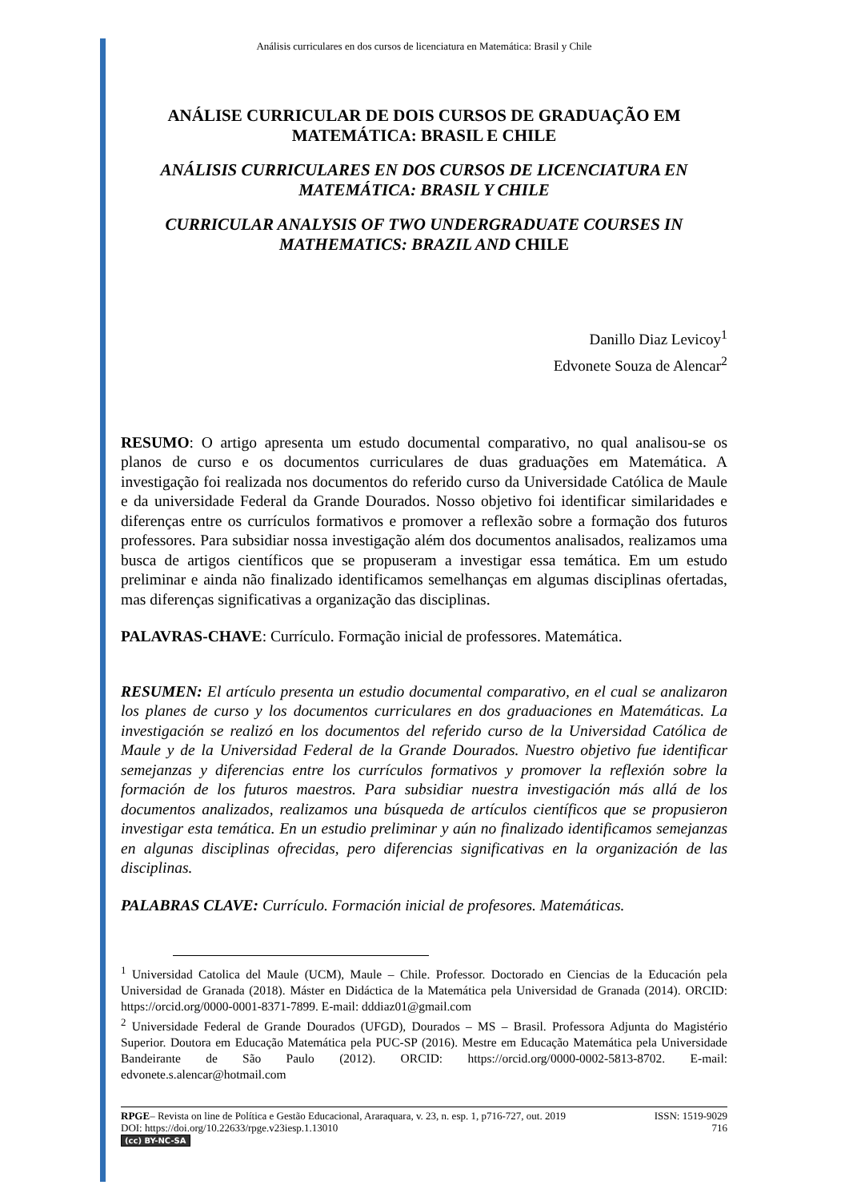Análisis curriculares en dos cursos de licenciatura en Matemática: Brasil y Chile
ANÁLISE CURRICULAR DE DOIS CURSOS DE GRADUAÇÃO EM MATEMÁTICA: BRASIL E CHILE
ANÁLISIS CURRICULARES EN DOS CURSOS DE LICENCIATURA EN MATEMÁTICA: BRASIL Y CHILE
CURRICULAR ANALYSIS OF TWO UNDERGRADUATE COURSES IN MATHEMATICS: BRAZIL AND CHILE
Danillo Diaz Levicoy<sup>1</sup>
Edvonete Souza de Alencar<sup>2</sup>
RESUMO: O artigo apresenta um estudo documental comparativo, no qual analisou-se os planos de curso e os documentos curriculares de duas graduações em Matemática. A investigação foi realizada nos documentos do referido curso da Universidade Católica de Maule e da universidade Federal da Grande Dourados. Nosso objetivo foi identificar similaridades e diferenças entre os currículos formativos e promover a reflexão sobre a formação dos futuros professores. Para subsidiar nossa investigação além dos documentos analisados, realizamos uma busca de artigos científicos que se propuseram a investigar essa temática. Em um estudo preliminar e ainda não finalizado identificamos semelhanças em algumas disciplinas ofertadas, mas diferenças significativas a organização das disciplinas.
PALAVRAS-CHAVE: Currículo. Formação inicial de professores. Matemática.
RESUMEN: El artículo presenta un estudio documental comparativo, en el cual se analizaron los planes de curso y los documentos curriculares en dos graduaciones en Matemáticas. La investigación se realizó en los documentos del referido curso de la Universidad Católica de Maule y de la Universidad Federal de la Grande Dourados. Nuestro objetivo fue identificar semejanzas y diferencias entre los currículos formativos y promover la reflexión sobre la formación de los futuros maestros. Para subsidiar nuestra investigación más allá de los documentos analizados, realizamos una búsqueda de artículos científicos que se propusieron investigar esta temática. En un estudio preliminar y aún no finalizado identificamos semejanzas en algunas disciplinas ofrecidas, pero diferencias significativas en la organización de las disciplinas.
PALABRAS CLAVE: Currículo. Formación inicial de profesores. Matemáticas.
<sup>1</sup> Universidad Catolica del Maule (UCM), Maule – Chile. Professor. Doctorado en Ciencias de la Educación pela Universidad de Granada (2018). Máster en Didáctica de la Matemática pela Universidad de Granada (2014). ORCID: https://orcid.org/0000-0001-8371-7899. E-mail: dddiaz01@gmail.com
<sup>2</sup> Universidade Federal de Grande Dourados (UFGD), Dourados – MS – Brasil. Professora Adjunta do Magistério Superior. Doutora em Educação Matemática pela PUC-SP (2016). Mestre em Educação Matemática pela Universidade Bandeirante de São Paulo (2012). ORCID: https://orcid.org/0000-0002-5813-8702. E-mail: edvonete.s.alencar@hotmail.com
RPGE– Revista on line de Política e Gestão Educacional, Araraquara, v. 23, n. esp. 1, p716-727, out. 2019
DOI: https://doi.org/10.22633/rpge.v23iesp.1.13010
(cc) BY-NC-SA
ISSN: 1519-9029
716